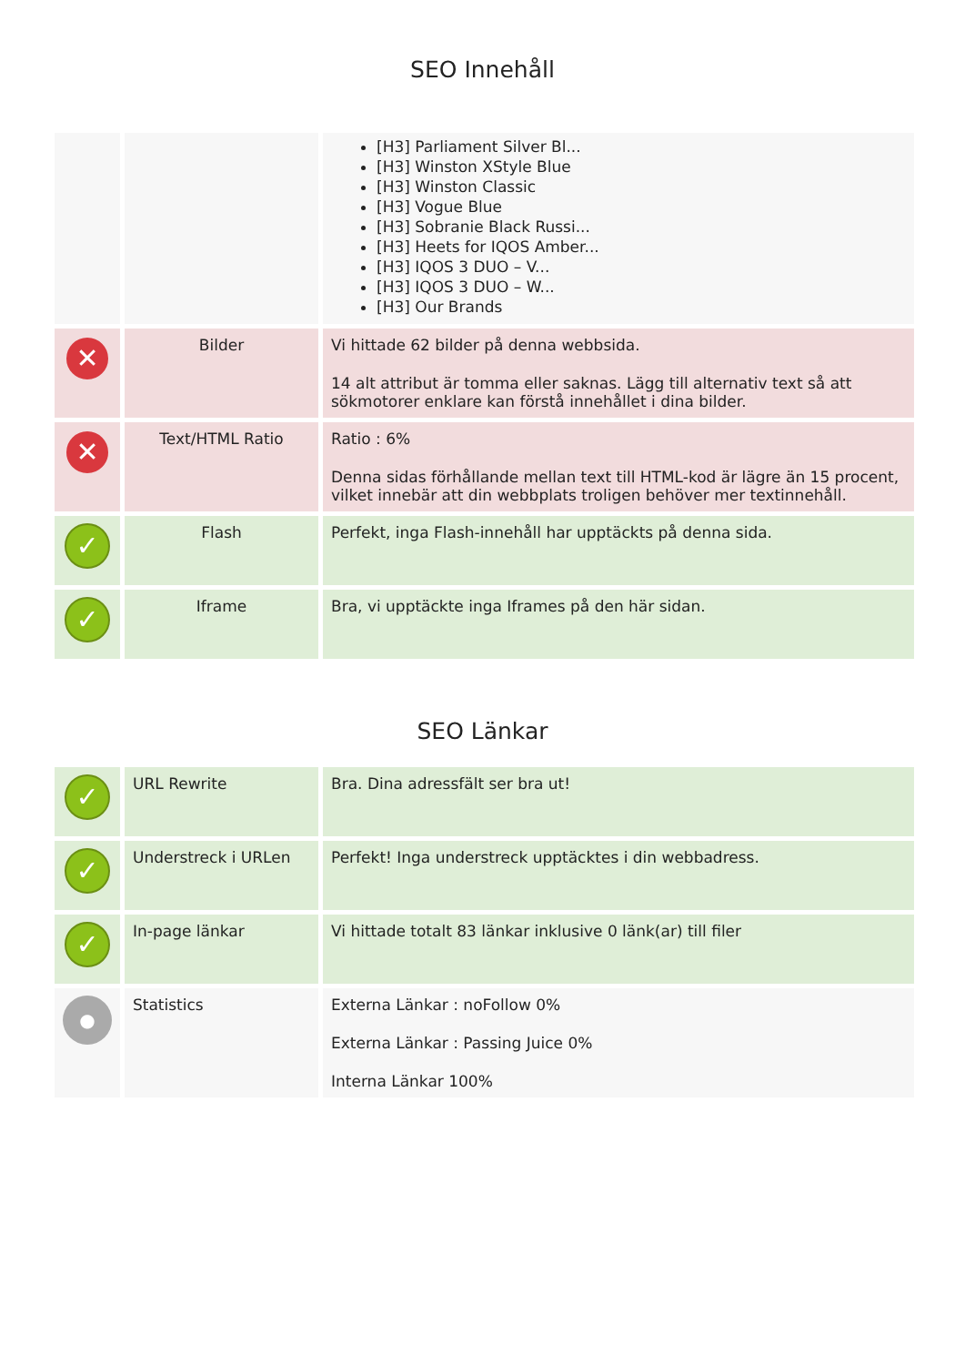SEO Innehåll
| | | [H3] Parliament Silver Bl... [H3] Winston XStyle Blue [H3] Winston Classic [H3] Vogue Blue [H3] Sobranie Black Russi... [H3] Heets for IQOS Amber... [H3] IQOS 3 DUO – V... [H3] IQOS 3 DUO – W... [H3] Our Brands |
| ✕ | Bilder | Vi hittade 62 bilder på denna webbsida. 14 alt attribut är tomma eller saknas. Lägg till alternativ text så att sökmotorer enklare kan förstå innehållet i dina bilder. |
| ✕ | Text/HTML Ratio | Ratio : 6% Denna sidas förhållande mellan text till HTML-kod är lägre än 15 procent, vilket innebär att din webbplats troligen behöver mer textinnehåll. |
| ✓ | Flash | Perfekt, inga Flash-innehåll har upptäckts på denna sida. |
| ✓ | Iframe | Bra, vi upptäckte inga Iframes på den här sidan. |
SEO Länkar
| ✓ | URL Rewrite | Bra. Dina adressfält ser bra ut! |
| ✓ | Understreck i URLen | Perfekt! Inga understreck upptäcktes i din webbadress. |
| ✓ | In-page länkar | Vi hittade totalt 83 länkar inklusive 0 länk(ar) till filer |
| ● | Statistics | Externa Länkar : noFollow 0% Externa Länkar : Passing Juice 0% Interna Länkar 100% |